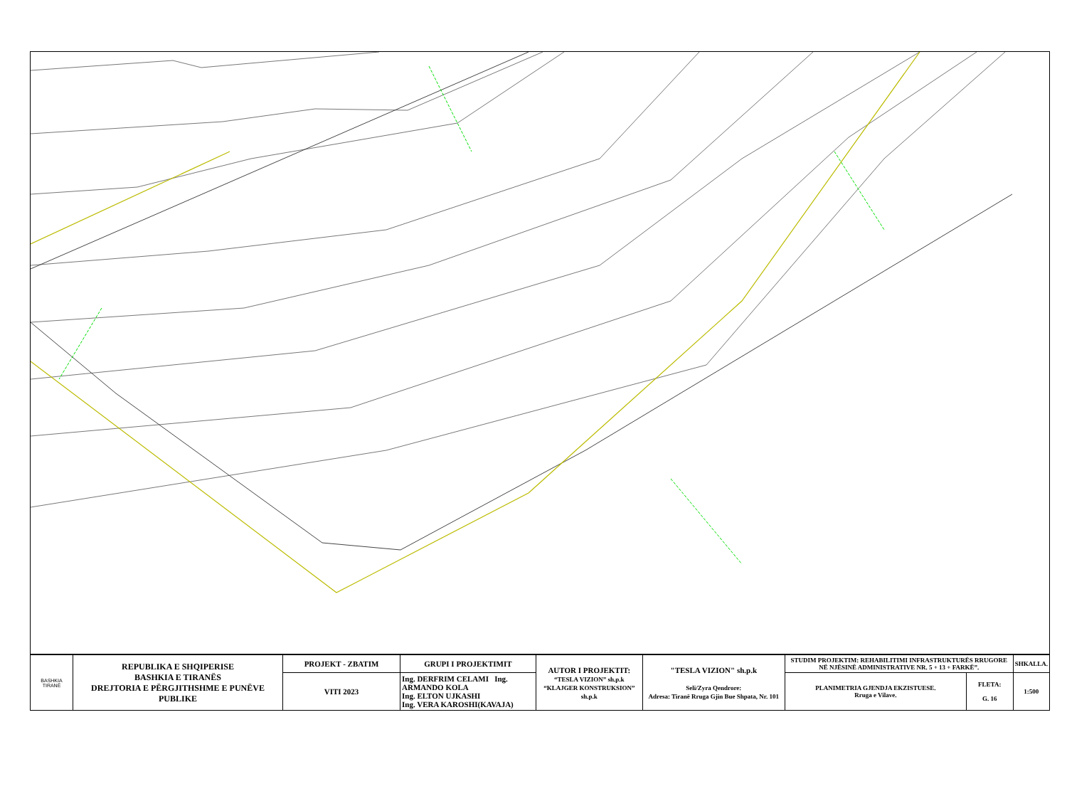| BASHKIA TIRANË | REPUBLIKA E SHQIPERISE BASHKIA E TIRANËS DREJTORIA E PËRGJITHSHME E PUNËVE PUBLIKE | PROJEKT - ZBATIM | GRUPI I PROJEKTIMIT | AUTOR I PROJEKTIT: “TESLA VIZION” sh.p.k “KLAJGER KONSTRUKSION” sh.p.k | "TESLA VIZION" sh.p.k Seli/Zyra Qendrore: Adresa: Tiranë Rruga Gjin Bue Shpata, Nr. 101 | STUDIM PROJEKTIM: REHABILITIMI INFRASTRUKTURËS RRUGORE NË NJËSINË ADMINISTRATIVE NR. 5 + 13 + FARKË”. | | SHKALLA. |
| | | VITI 2023 | Ing. DERFRIM CELAMI Ing. ARMANDO KOLA Ing. ELTON UJKASHI Ing. VERA KAROSHI(KAVAJA) | | | PLANIMETRIA GJENDJA EKZISTUESE. Rruga e Vilave. | FLETA: G. 16 | 1:500 |